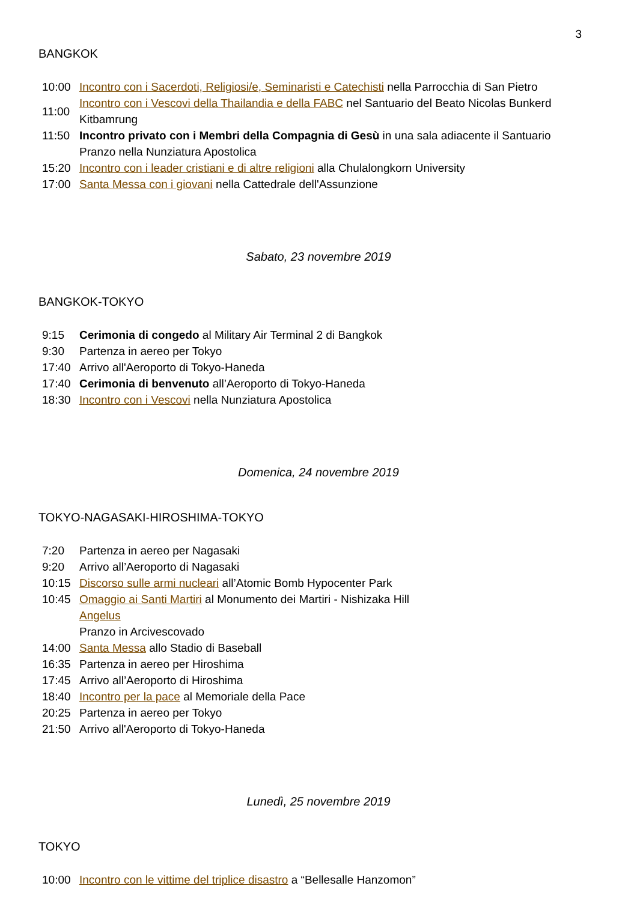3
BANGKOK
| 10:00 | Incontro con i Sacerdoti, Religiosi/e, Seminaristi e Catechisti nella Parrocchia di San Pietro |
| 11:00 | Incontro con i Vescovi della Thailandia e della FABC nel Santuario del Beato Nicolas Bunkerd Kitbamrung |
| 11:50 | Incontro privato con i Membri della Compagnia di Gesù in una sala adiacente il Santuario |
| | Pranzo nella Nunziatura Apostolica |
| 15:20 | Incontro con i leader cristiani e di altre religioni alla Chulalongkorn University |
| 17:00 | Santa Messa con i giovani nella Cattedrale dell'Assunzione |
Sabato, 23 novembre 2019
BANGKOK-TOKYO
| 9:15 | Cerimonia di congedo al Military Air Terminal 2 di Bangkok |
| 9:30 | Partenza in aereo per Tokyo |
| 17:40 | Arrivo all'Aeroporto di Tokyo-Haneda |
| 17:40 | Cerimonia di benvenuto all’Aeroporto di Tokyo-Haneda |
| 18:30 | Incontro con i Vescovi nella Nunziatura Apostolica |
Domenica, 24 novembre 2019
TOKYO-NAGASAKI-HIROSHIMA-TOKYO
| 7:20 | Partenza in aereo per Nagasaki |
| 9:20 | Arrivo all’Aeroporto di Nagasaki |
| 10:15 | Discorso sulle armi nucleari all’Atomic Bomb Hypocenter Park |
| 10:45 | Omaggio ai Santi Martiri al Monumento dei Martiri - Nishizaka Hill |
| | Angelus |
| | Pranzo in Arcivescovado |
| 14:00 | Santa Messa allo Stadio di Baseball |
| 16:35 | Partenza in aereo per Hiroshima |
| 17:45 | Arrivo all’Aeroporto di Hiroshima |
| 18:40 | Incontro per la pace al Memoriale della Pace |
| 20:25 | Partenza in aereo per Tokyo |
| 21:50 | Arrivo all'Aeroporto di Tokyo-Haneda |
Lunedì, 25 novembre 2019
TOKYO
| 10:00 | Incontro con le vittime del triplice disastro a “Bellesalle Hanzomon” |